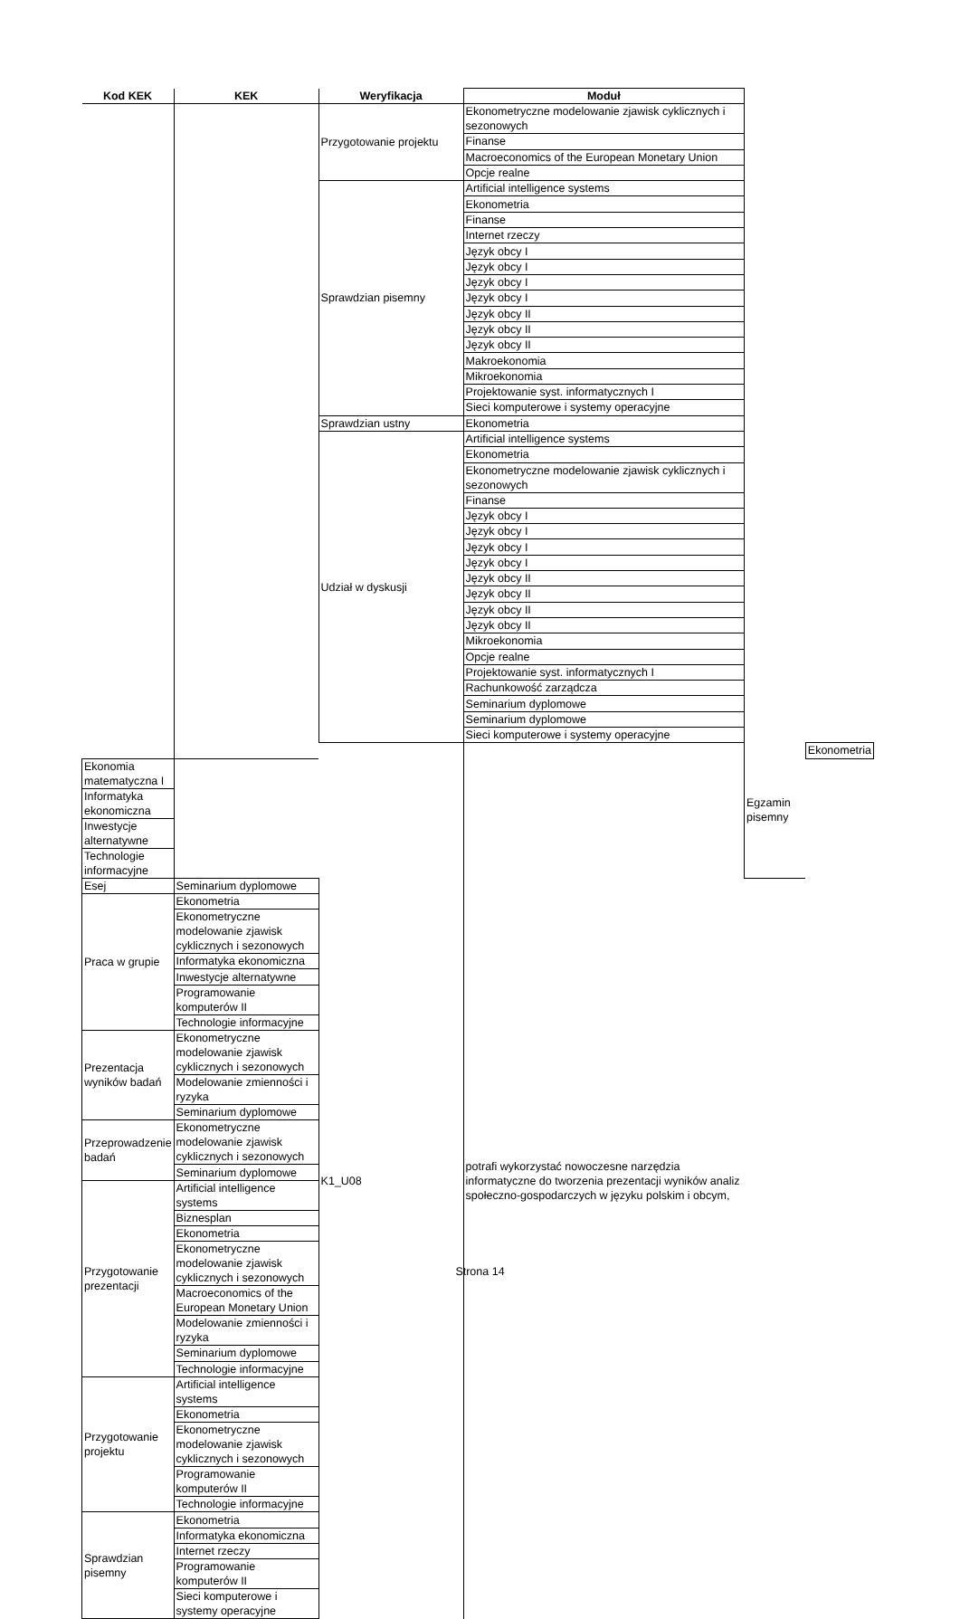| Kod KEK | KEK | Weryfikacja | Moduł | | |
| --- | --- | --- | --- | --- | --- |
| | | Przygotowanie projektu | Ekonometryczne modelowanie zjawisk cyklicznych i sezonowych | | |
| | | | Finanse | | |
| | | | Macroeconomics of the European Monetary Union | | |
| | | | Opcje realne | | |
| | | Sprawdzian pisemny | Artificial intelligence systems | | |
| | | | Ekonometria | | |
| | | | Finanse | | |
| | | | Internet rzeczy | | |
| | | | Język obcy I | | |
| | | | Język obcy I | | |
| | | | Język obcy I | | |
| | | | Język obcy I | | |
| | | | Język obcy II | | |
| | | | Język obcy II | | |
| | | | Język obcy II | | |
| | | | Makroekonomia | | |
| | | | Mikroekonomia | | |
| | | | Projektowanie syst. informatycznych I | | |
| | | | Sieci komputerowe i systemy operacyjne | | |
| | | Sprawdzian ustny | Ekonometria | | |
| | | Udział w dyskusji | Artificial intelligence systems | | |
| | | | Ekonometria | | |
| | | | Ekonometryczne modelowanie zjawisk cyklicznych i sezonowych | | |
| | | | Finanse | | |
| | | | Język obcy I | | |
| | | | Język obcy I | | |
| | | | Język obcy I | | |
| | | | Język obcy I | | |
| | | | Język obcy II | | |
| | | | Język obcy II | | |
| | | | Język obcy II | | |
| | | | Język obcy II | | |
| | | | Mikroekonomia | | |
| | | | Opcje realne | | |
| | | | Projektowanie syst. informatycznych I | | |
| | | | Rachunkowość zarządcza | | |
| | | | Seminarium dyplomowe | | |
| | | | Seminarium dyplomowe | | |
| | | | Sieci komputerowe i systemy operacyjne | | |
| | | K1_U08 | potrafi wykorzystać nowoczesne narzędzia informatyczne do tworzenia prezentacji wyników analiz społeczno-gospodarczych w języku polskim i obcym, | Egzamin pisemny | Ekonometria |
| Ekonomia matematyczna I | | | | | |
| Informatyka ekonomiczna | | | | | |
| Inwestycje alternatywne | | | | | |
| Technologie informacyjne | | | | | |
| Esej | Seminarium dyplomowe | | | | |
| Praca w grupie | Ekonometria | | | | |
| | Ekonometryczne modelowanie zjawisk cyklicznych i sezonowych | | | | |
| | Informatyka ekonomiczna | | | | |
| | Inwestycje alternatywne | | | | |
| | Programowanie komputerów II | | | | |
| | Technologie informacyjne | | | | |
| Prezentacja wyników badań | Ekonometryczne modelowanie zjawisk cyklicznych i sezonowych | | | | |
| | Modelowanie zmienności i ryzyka | | | | |
| | Seminarium dyplomowe | | | | |
| Przeprowadzenie badań | Ekonometryczne modelowanie zjawisk cyklicznych i sezonowych | | | | |
| | Seminarium dyplomowe | | | | |
| Przygotowanie prezentacji | Artificial intelligence systems | | | | |
| | Biznesplan | | | | |
| | Ekonometria | | | | |
| | Ekonometryczne modelowanie zjawisk cyklicznych i sezonowych | | | | |
| | Macroeconomics of the European Monetary Union | | | | |
| | Modelowanie zmienności i ryzyka | | | | |
| | Seminarium dyplomowe | | | | |
| | Technologie informacyjne | | | | |
| Przygotowanie projektu | Artificial intelligence systems | | | | |
| | Ekonometria | | | | |
| | Ekonometryczne modelowanie zjawisk cyklicznych i sezonowych | | | | |
| | Programowanie komputerów II | | | | |
| | Technologie informacyjne | | | | |
| Sprawdzian pisemny | Ekonometria | | | | |
| | Informatyka ekonomiczna | | | | |
| | Internet rzeczy | | | | |
| | Programowanie komputerów II | | | | |
| | Sieci komputerowe i systemy operacyjne | | | | |
Strona 14